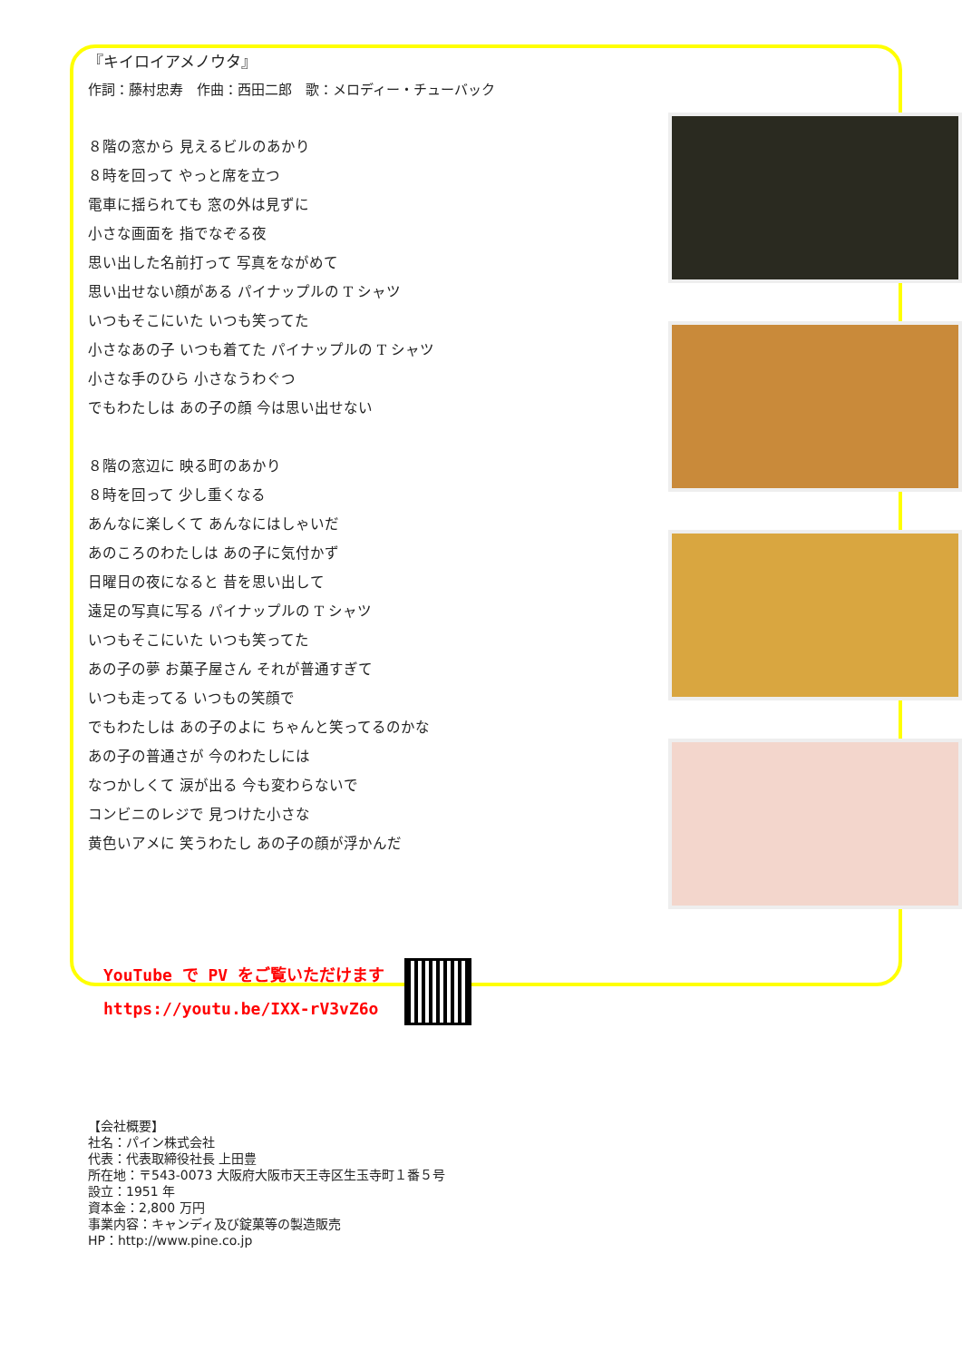『キイロイアメノウタ』
作詞：藤村忠寿　作曲：西田二郎　歌：メロディー・チューバック
８階の窓から 見えるビルのあかり
８時を回って やっと席を立つ
電車に揺られても 窓の外は見ずに
小さな画面を 指でなぞる夜
思い出した名前打って 写真をながめて
思い出せない顔がある パイナップルの T シャツ
いつもそこにいた いつも笑ってた
小さなあの子 いつも着てた パイナップルの T シャツ
小さな手のひら 小さなうわぐつ
でもわたしは あの子の顔 今は思い出せない
８階の窓辺に 映る町のあかり
８時を回って 少し重くなる
あんなに楽しくて あんなにはしゃいだ
あのころのわたしは あの子に気付かず
日曜日の夜になると 昔を思い出して
遠足の写真に写る パイナップルの T シャツ
いつもそこにいた いつも笑ってた
あの子の夢 お菓子屋さん それが普通すぎて
いつも走ってる いつもの笑顔で
でもわたしは あの子のよに ちゃんと笑ってるのかな
あの子の普通さが 今のわたしには
なつかしくて 涙が出る 今も変わらないで
コンビニのレジで 見つけた小さな
黄色いアメに 笑うわたし あの子の顔が浮かんだ
YouTube で PV をご覧いただけます
https://youtu.be/IXX-rV3vZ6o
【会社概要】
社名：パイン株式会社
代表：代表取締役社長 上田豊
所在地：〒543-0073 大阪府大阪市天王寺区生玉寺町１番５号
設立：1951 年
資本金：2,800 万円
事業内容：キャンディ及び錠菓等の製造販売
HP：http://www.pine.co.jp